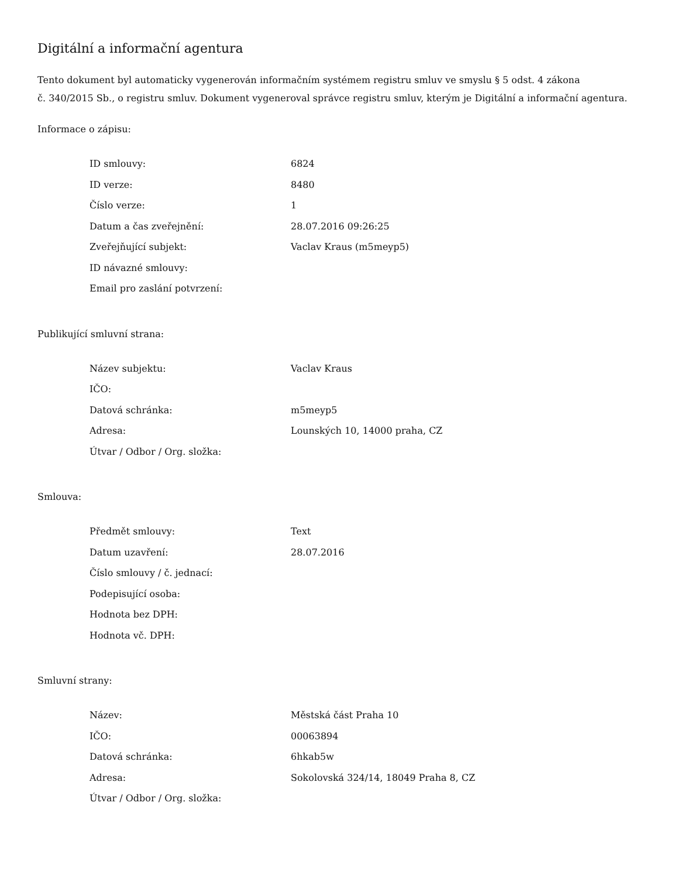Digitální a informační agentura
Tento dokument byl automaticky vygenerován informačním systémem registru smluv ve smyslu § 5 odst. 4 zákona
č. 340/2015 Sb., o registru smluv. Dokument vygeneroval správce registru smluv, kterým je Digitální a informační agentura.
Informace o zápisu:
| ID smlouvy: | 6824 |
| ID verze: | 8480 |
| Číslo verze: | 1 |
| Datum a čas zveřejnění: | 28.07.2016 09:26:25 |
| Zveřejňující subjekt: | Vaclav Kraus (m5meyp5) |
| ID návazné smlouvy: | |
| Email pro zaslání potvrzení: | |
Publikující smluvní strana:
| Název subjektu: | Vaclav Kraus |
| IČO: | |
| Datová schránka: | m5meyp5 |
| Adresa: | Lounských 10, 14000 praha, CZ |
| Útvar / Odbor / Org. složka: | |
Smlouva:
| Předmět smlouvy: | Text |
| Datum uzavření: | 28.07.2016 |
| Číslo smlouvy / č. jednací: | |
| Podepisující osoba: | |
| Hodnota bez DPH: | |
| Hodnota vč. DPH: | |
Smluvní strany:
| Název: | Městská část Praha 10 |
| IČO: | 00063894 |
| Datová schránka: | 6hkab5w |
| Adresa: | Sokolovská 324/14, 18049 Praha 8, CZ |
| Útvar / Odbor / Org. složka: | |